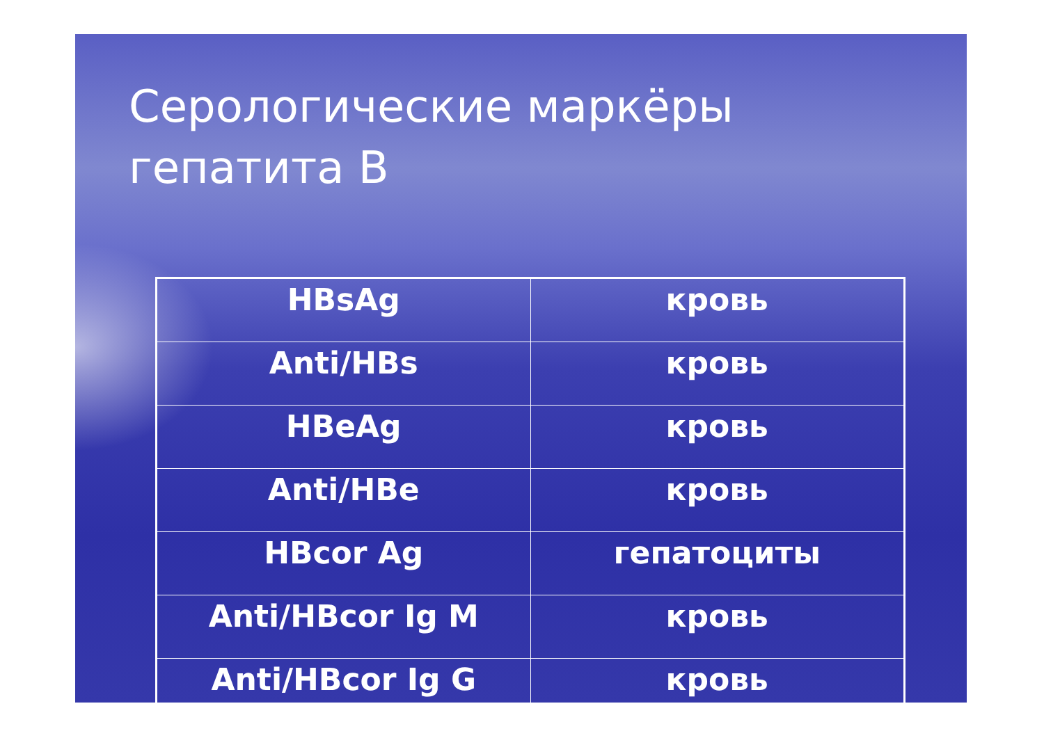Серологические маркёры
гепатита В
| HBsAg | кровь |
| Anti/HBs | кровь |
| HBeAg | кровь |
| Anti/HBe | кровь |
| HBcor Ag | гепатоциты |
| Anti/HBcor Ig M | кровь |
| Anti/HBcor Ig G | кровь |